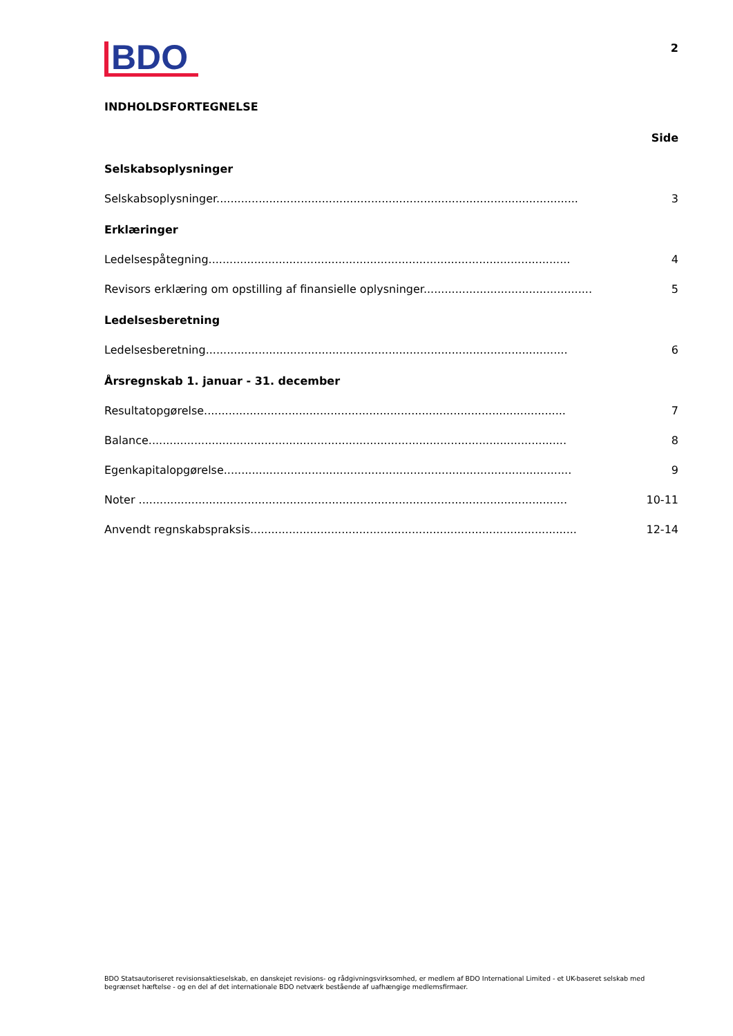BDO
2
INDHOLDSFORTEGNELSE
Side
Selskabsoplysninger
Selskabsoplysninger....................................................................................................... 3
Erklæringer
Ledelsespåtegning....................................................................................................... 4
Revisors erklæring om opstilling af finansielle oplysninger....................................................... 5
Ledelsesberetning
Ledelsesberetning....................................................................................................... 6
Årsregnskab 1. januar - 31. december
Resultatopgørelse....................................................................................................... 7
Balance....................................................................................................................... 8
Egenkapitalopgørelse................................................................................................... 9
Noter .......................................................................................................................... 10-11
Anvendt regnskabspraksis............................................................................................. 12-14
BDO Statsautoriseret revisionsaktieselskab, en danskejet revisions- og rådgivningsvirksomhed, er medlem af BDO International Limited - et UK-baseret selskab med begrænset hæftelse - og en del af det internationale BDO netværk bestående af uafhængige medlemsfirmaer.